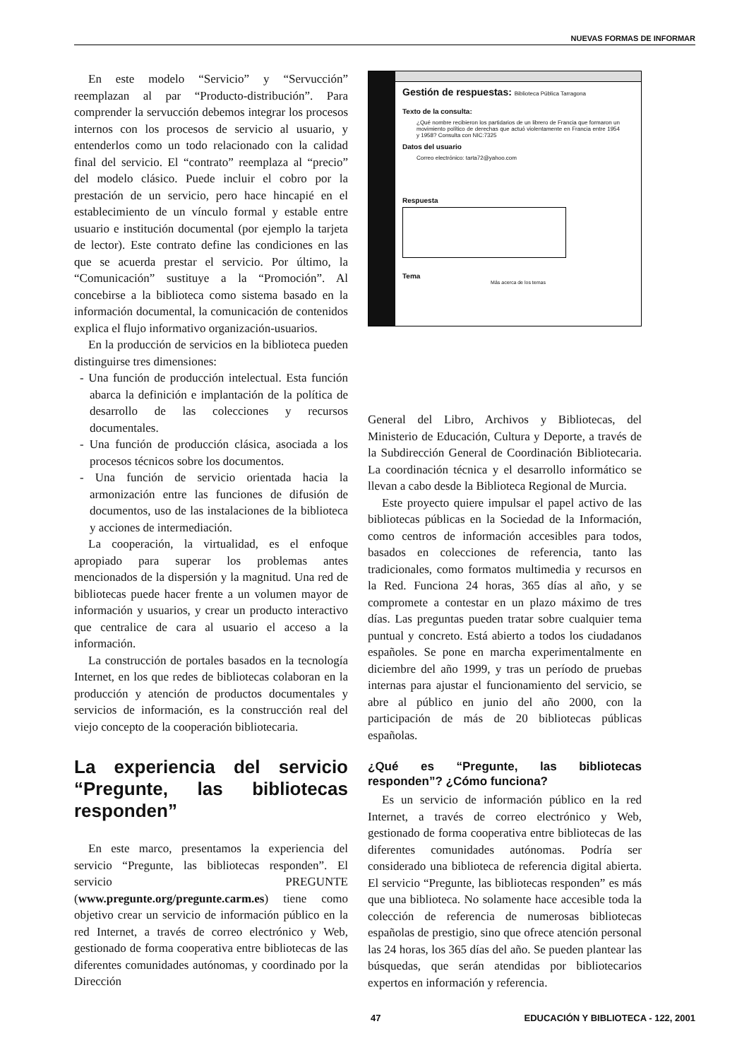NUEVAS FORMAS DE INFORMAR
En este modelo “Servicio” y “Servucción” reemplazan al par “Producto-distribución”. Para comprender la servucción debemos integrar los procesos internos con los procesos de servicio al usuario, y entenderlos como un todo relacionado con la calidad final del servicio. El “contrato” reemplaza al “precio” del modelo clásico. Puede incluir el cobro por la prestación de un servicio, pero hace hincapié en el establecimiento de un vínculo formal y estable entre usuario e institución documental (por ejemplo la tarjeta de lector). Este contrato define las condiciones en las que se acuerda prestar el servicio. Por último, la “Comunicación” sustituye a la “Promoción”. Al concebirse a la biblioteca como sistema basado en la información documental, la comunicación de contenidos explica el flujo informativo organización-usuarios.
En la producción de servicios en la biblioteca pueden distinguirse tres dimensiones:
- Una función de producción intelectual. Esta función abarca la definición e implantación de la política de desarrollo de las colecciones y recursos documentales.
- Una función de producción clásica, asociada a los procesos técnicos sobre los documentos.
- Una función de servicio orientada hacia la armonización entre las funciones de difusión de documentos, uso de las instalaciones de la biblioteca y acciones de intermediación.
La cooperación, la virtualidad, es el enfoque apropiado para superar los problemas antes mencionados de la dispersión y la magnitud. Una red de bibliotecas puede hacer frente a un volumen mayor de información y usuarios, y crear un producto interactivo que centralice de cara al usuario el acceso a la información.
La construcción de portales basados en la tecnología Internet, en los que redes de bibliotecas colaboran en la producción y atención de productos documentales y servicios de información, es la construcción real del viejo concepto de la cooperación bibliotecaria.
La experiencia del servicio “Pregunte, las bibliotecas responden”
En este marco, presentamos la experiencia del servicio “Pregunte, las bibliotecas responden”. El servicio PREGUNTE (www.pregunte.org/pregunte.carm.es) tiene como objetivo crear un servicio de información público en la red Internet, a través de correo electrónico y Web, gestionado de forma cooperativa entre bibliotecas de las diferentes comunidades autónomas, y coordinado por la Dirección
Gestión de respuestas: Biblioteca Pública Tarragona
Texto de la consulta:
¿Qué nombre recibieron los partidarios de un librero de Francia que formaron un movimiento político de derechas que actuó violentamente en Francia entre 1954 y 1958? Consulta con NIC:7325
Datos del usuario
Correo electrónico: tarta72@yahoo.com
Respuesta
Tema
Más acerca de los temas
General del Libro, Archivos y Bibliotecas, del Ministerio de Educación, Cultura y Deporte, a través de la Subdirección General de Coordinación Bibliotecaria. La coordinación técnica y el desarrollo informático se llevan a cabo desde la Biblioteca Regional de Murcia.
Este proyecto quiere impulsar el papel activo de las bibliotecas públicas en la Sociedad de la Información, como centros de información accesibles para todos, basados en colecciones de referencia, tanto las tradicionales, como formatos multimedia y recursos en la Red. Funciona 24 horas, 365 días al año, y se compromete a contestar en un plazo máximo de tres días. Las preguntas pueden tratar sobre cualquier tema puntual y concreto. Está abierto a todos los ciudadanos españoles. Se pone en marcha experimentalmente en diciembre del año 1999, y tras un período de pruebas internas para ajustar el funcionamiento del servicio, se abre al público en junio del año 2000, con la participación de más de 20 bibliotecas públicas españolas.
¿Qué es “Pregunte, las bibliotecas responden”? ¿Cómo funciona?
Es un servicio de información público en la red Internet, a través de correo electrónico y Web, gestionado de forma cooperativa entre bibliotecas de las diferentes comunidades autónomas. Podría ser considerado una biblioteca de referencia digital abierta. El servicio “Pregunte, las bibliotecas responden” es más que una biblioteca. No solamente hace accesible toda la colección de referencia de numerosas bibliotecas españolas de prestigio, sino que ofrece atención personal las 24 horas, los 365 días del año. Se pueden plantear las búsquedas, que serán atendidas por bibliotecarios expertos en información y referencia.
47 EDUCACIÓN Y BIBLIOTECA - 122, 2001